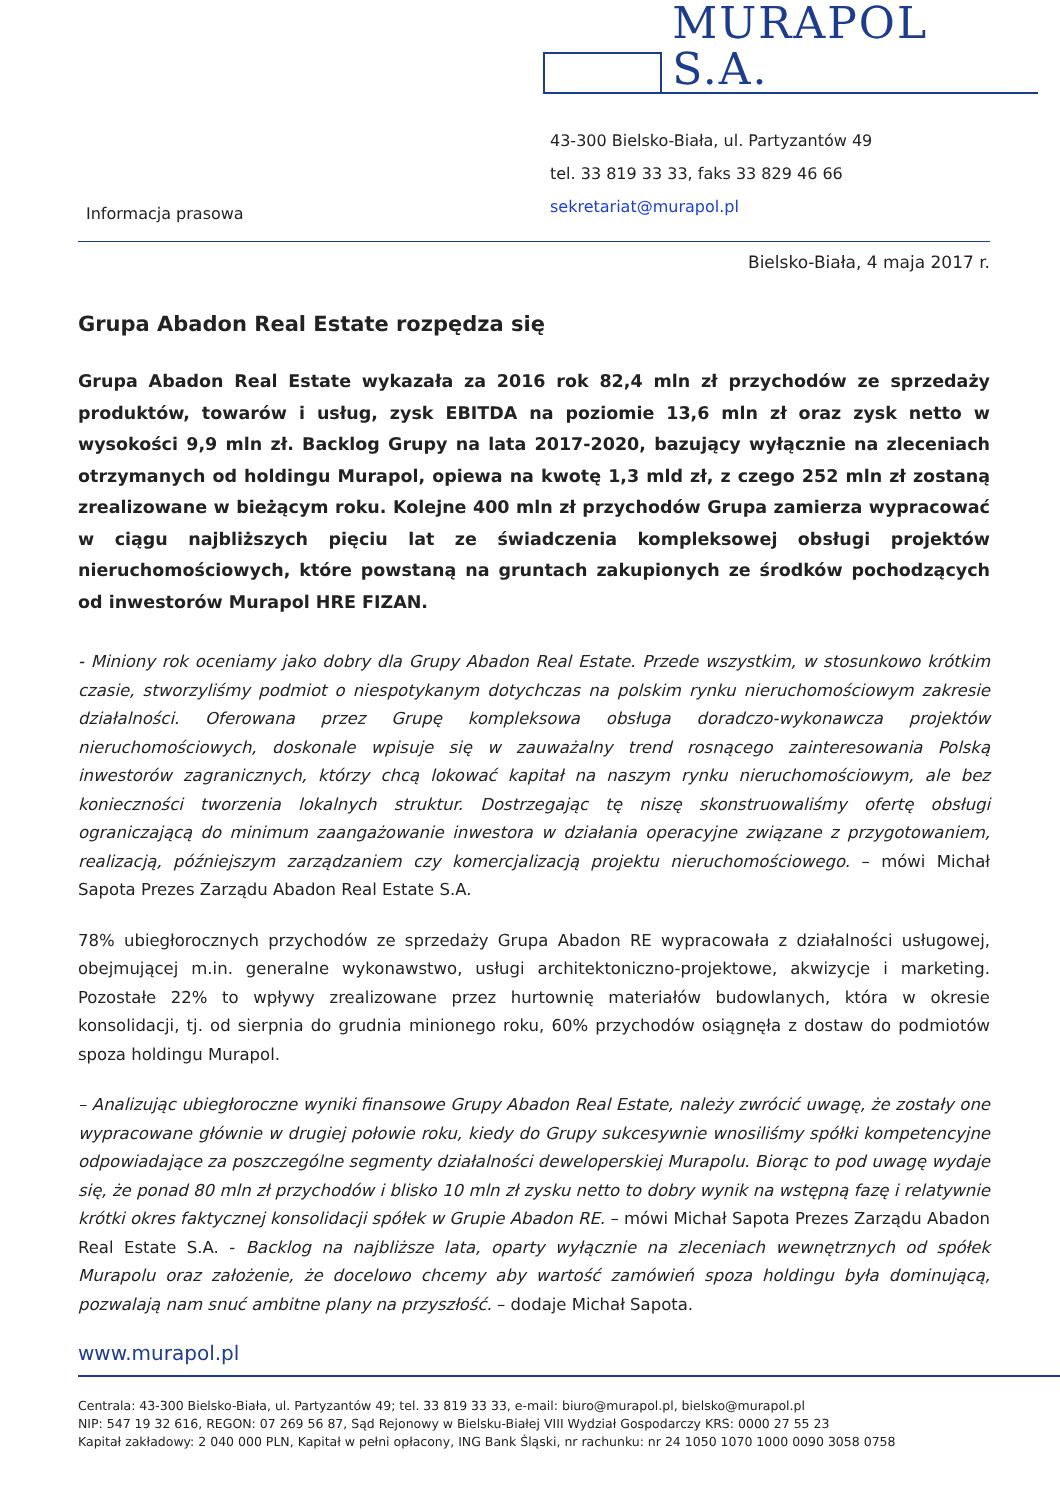MURAPOL S.A.
Informacja prasowa
43-300 Bielsko-Biała, ul. Partyzantów 49
tel. 33 819 33 33, faks 33 829 46 66
sekretariat@murapol.pl
Bielsko-Biała, 4 maja 2017 r.
Grupa Abadon Real Estate rozpędza się
Grupa Abadon Real Estate wykazała za 2016 rok 82,4 mln zł przychodów ze sprzedaży produktów, towarów i usług, zysk EBITDA na poziomie 13,6 mln zł oraz zysk netto w wysokości 9,9 mln zł. Backlog Grupy na lata 2017-2020, bazujący wyłącznie na zleceniach otrzymanych od holdingu Murapol, opiewa na kwotę 1,3 mld zł, z czego 252 mln zł zostaną zrealizowane w bieżącym roku. Kolejne 400 mln zł przychodów Grupa zamierza wypracować w ciągu najbliższych pięciu lat ze świadczenia kompleksowej obsługi projektów nieruchomościowych, które powstaną na gruntach zakupionych ze środków pochodzących od inwestorów Murapol HRE FIZAN.
- Miniony rok oceniamy jako dobry dla Grupy Abadon Real Estate. Przede wszystkim, w stosunkowo krótkim czasie, stworzyliśmy podmiot o niespotykanym dotychczas na polskim rynku nieruchomościowym zakresie działalności. Oferowana przez Grupę kompleksowa obsługa doradczo-wykonawcza projektów nieruchomościowych, doskonale wpisuje się w zauważalny trend rosnącego zainteresowania Polską inwestorów zagranicznych, którzy chcą lokować kapitał na naszym rynku nieruchomościowym, ale bez konieczności tworzenia lokalnych struktur. Dostrzegając tę niszę skonstruowaliśmy ofertę obsługi ograniczającą do minimum zaangażowanie inwestora w działania operacyjne związane z przygotowaniem, realizacją, późniejszym zarządzaniem czy komercjalizacją projektu nieruchomościowego. – mówi Michał Sapota Prezes Zarządu Abadon Real Estate S.A.
78% ubiegłorocznych przychodów ze sprzedaży Grupa Abadon RE wypracowała z działalności usługowej, obejmującej m.in. generalne wykonawstwo, usługi architektoniczno-projektowe, akwizycje i marketing. Pozostałe 22% to wpływy zrealizowane przez hurtownię materiałów budowlanych, która w okresie konsolidacji, tj. od sierpnia do grudnia minionego roku, 60% przychodów osiągnęła z dostaw do podmiotów spoza holdingu Murapol.
– Analizując ubiegłoroczne wyniki finansowe Grupy Abadon Real Estate, należy zwrócić uwagę, że zostały one wypracowane głównie w drugiej połowie roku, kiedy do Grupy sukcesywnie wnosiliśmy spółki kompetencyjne odpowiadające za poszczególne segmenty działalności deweloperskiej Murapolu. Biorąc to pod uwagę wydaje się, że ponad 80 mln zł przychodów i blisko 10 mln zł zysku netto to dobry wynik na wstępną fazę i relatywnie krótki okres faktycznej konsolidacji spółek w Grupie Abadon RE. – mówi Michał Sapota Prezes Zarządu Abadon Real Estate S.A. - Backlog na najbliższe lata, oparty wyłącznie na zleceniach wewnętrznych od spółek Murapolu oraz założenie, że docelowo chcemy aby wartość zamówień spoza holdingu była dominującą, pozwalają nam snuć ambitne plany na przyszłość. – dodaje Michał Sapota.
www.murapol.pl
Centrala: 43-300 Bielsko-Biała, ul. Partyzantów 49; tel. 33 819 33 33, e-mail: biuro@murapol.pl, bielsko@murapol.pl
NIP: 547 19 32 616, REGON: 07 269 56 87, Sąd Rejonowy w Bielsku-Białej VIII Wydział Gospodarczy KRS: 0000 27 55 23
Kapitał zakładowy: 2 040 000 PLN, Kapitał w pełni opłacony, ING Bank Śląski, nr rachunku: nr 24 1050 1070 1000 0090 3058 0758